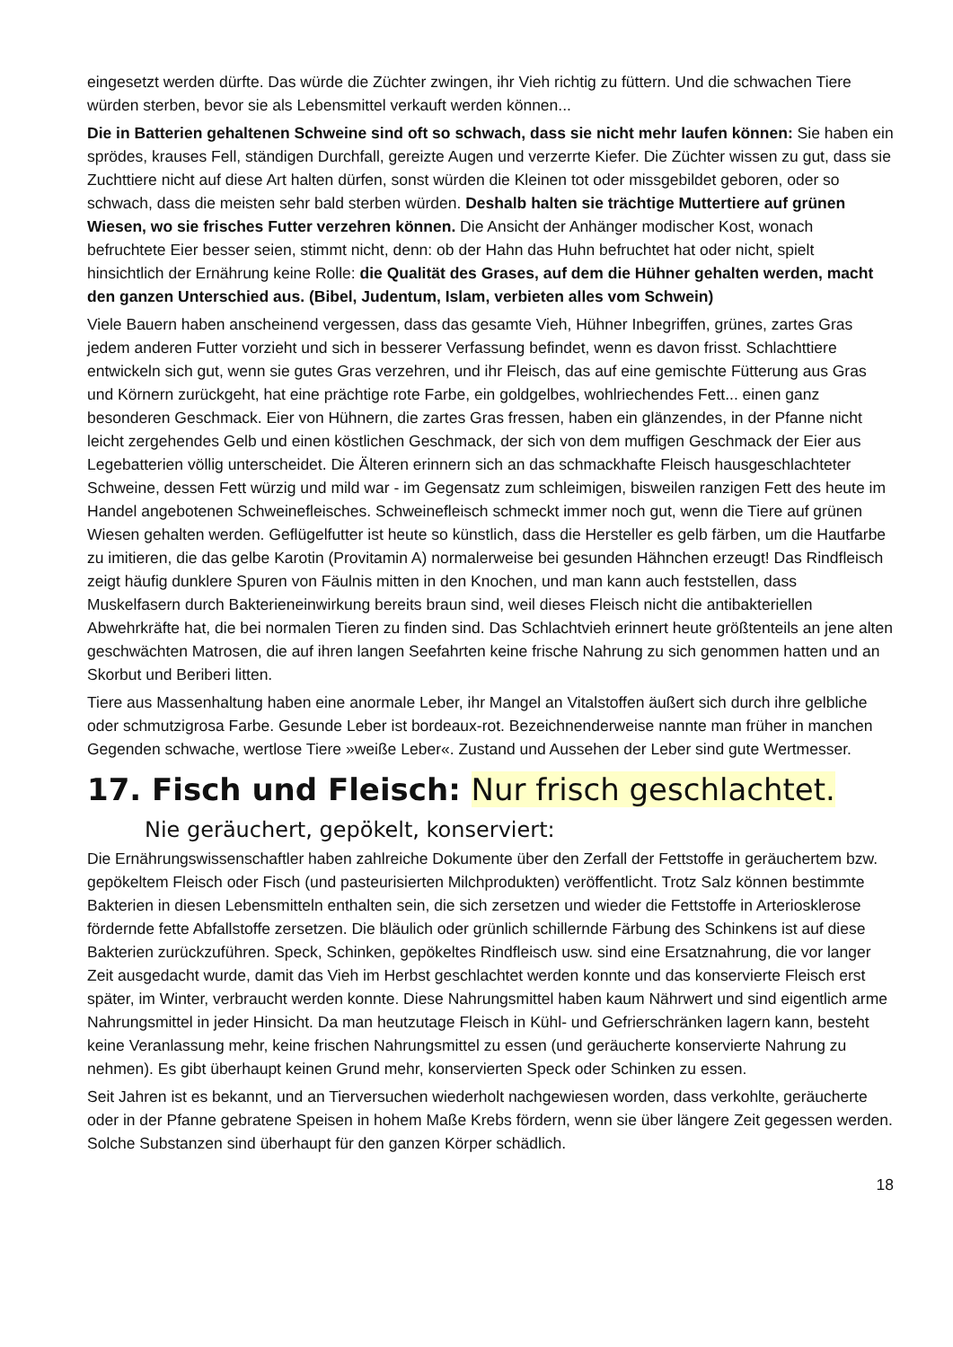eingesetzt werden dürfte. Das würde die Züchter zwingen, ihr Vieh richtig zu füttern. Und die schwachen Tiere würden sterben, bevor sie als Lebensmittel verkauft werden können...
Die in Batterien gehaltenen Schweine sind oft so schwach, dass sie nicht mehr laufen können: Sie haben ein sprödes, krauses Fell, ständigen Durchfall, gereizte Augen und verzerrte Kiefer. Die Züchter wissen zu gut, dass sie Zuchttiere nicht auf diese Art halten dürfen, sonst würden die Kleinen tot oder missgebildet geboren, oder so schwach, dass die meisten sehr bald sterben würden. Deshalb halten sie trächtige Muttertiere auf grünen Wiesen, wo sie frisches Futter verzehren können. Die Ansicht der Anhänger modischer Kost, wonach befruchtete Eier besser seien, stimmt nicht, denn: ob der Hahn das Huhn befruchtet hat oder nicht, spielt hinsichtlich der Ernährung keine Rolle: die Qualität des Grases, auf dem die Hühner gehalten werden, macht den ganzen Unterschied aus. (Bibel, Judentum, Islam, verbieten alles vom Schwein)
Viele Bauern haben anscheinend vergessen, dass das gesamte Vieh, Hühner Inbegriffen, grünes, zartes Gras jedem anderen Futter vorzieht und sich in besserer Verfassung befindet, wenn es davon frisst. Schlachttiere entwickeln sich gut, wenn sie gutes Gras verzehren, und ihr Fleisch, das auf eine gemischte Fütterung aus Gras und Körnern zurückgeht, hat eine prächtige rote Farbe, ein goldgelbes, wohlriechendes Fett... einen ganz besonderen Geschmack. Eier von Hühnern, die zartes Gras fressen, haben ein glänzendes, in der Pfanne nicht leicht zergehendes Gelb und einen köstlichen Geschmack, der sich von dem muffigen Geschmack der Eier aus Legebatterien völlig unterscheidet. Die Älteren erinnern sich an das schmackhafte Fleisch hausgeschlachteter Schweine, dessen Fett würzig und mild war - im Gegensatz zum schleimigen, bisweilen ranzigen Fett des heute im Handel angebotenen Schweinefleisches. Schweinefleisch schmeckt immer noch gut, wenn die Tiere auf grünen Wiesen gehalten werden. Geflügelfutter ist heute so künstlich, dass die Hersteller es gelb färben, um die Hautfarbe zu imitieren, die das gelbe Karotin (Provitamin A) normalerweise bei gesunden Hähnchen erzeugt! Das Rindfleisch zeigt häufig dunklere Spuren von Fäulnis mitten in den Knochen, und man kann auch feststellen, dass Muskelfasern durch Bakterieneinwirkung bereits braun sind, weil dieses Fleisch nicht die antibakteriellen Abwehrkräfte hat, die bei normalen Tieren zu finden sind. Das Schlachtvieh erinnert heute größtenteils an jene alten geschwächten Matrosen, die auf ihren langen Seefahrten keine frische Nahrung zu sich genommen hatten und an Skorbut und Beriberi litten.
Tiere aus Massenhaltung haben eine anormale Leber, ihr Mangel an Vitalstoffen äußert sich durch ihre gelbliche oder schmutzigrosa Farbe. Gesunde Leber ist bordeaux-rot. Bezeichnenderweise nannte man früher in manchen Gegenden schwache, wertlose Tiere »weiße Leber«. Zustand und Aussehen der Leber sind gute Wertmesser.
17. Fisch und Fleisch: Nur frisch geschlachtet.
Nie geräuchert, gepökelt, konserviert:
Die Ernährungswissenschaftler haben zahlreiche Dokumente über den Zerfall der Fettstoffe in geräuchertem bzw. gepökeltem Fleisch oder Fisch (und pasteurisierten Milchprodukten) veröffentlicht. Trotz Salz können bestimmte Bakterien in diesen Lebensmitteln enthalten sein, die sich zersetzen und wieder die Fettstoffe in Arteriosklerose fördernde fette Abfallstoffe zersetzen. Die bläulich oder grünlich schillernde Färbung des Schinkens ist auf diese Bakterien zurückzuführen. Speck, Schinken, gepökeltes Rindfleisch usw. sind eine Ersatznahrung, die vor langer Zeit ausgedacht wurde, damit das Vieh im Herbst geschlachtet werden konnte und das konservierte Fleisch erst später, im Winter, verbraucht werden konnte. Diese Nahrungsmittel haben kaum Nährwert und sind eigentlich arme Nahrungsmittel in jeder Hinsicht. Da man heutzutage Fleisch in Kühl- und Gefrierschränken lagern kann, besteht keine Veranlassung mehr, keine frischen Nahrungsmittel zu essen (und geräucherte konservierte Nahrung zu nehmen). Es gibt überhaupt keinen Grund mehr, konservierten Speck oder Schinken zu essen.
Seit Jahren ist es bekannt, und an Tierversuchen wiederholt nachgewiesen worden, dass verkohlte, geräucherte oder in der Pfanne gebratene Speisen in hohem Maße Krebs fördern, wenn sie über längere Zeit gegessen werden. Solche Substanzen sind überhaupt für den ganzen Körper schädlich.
18